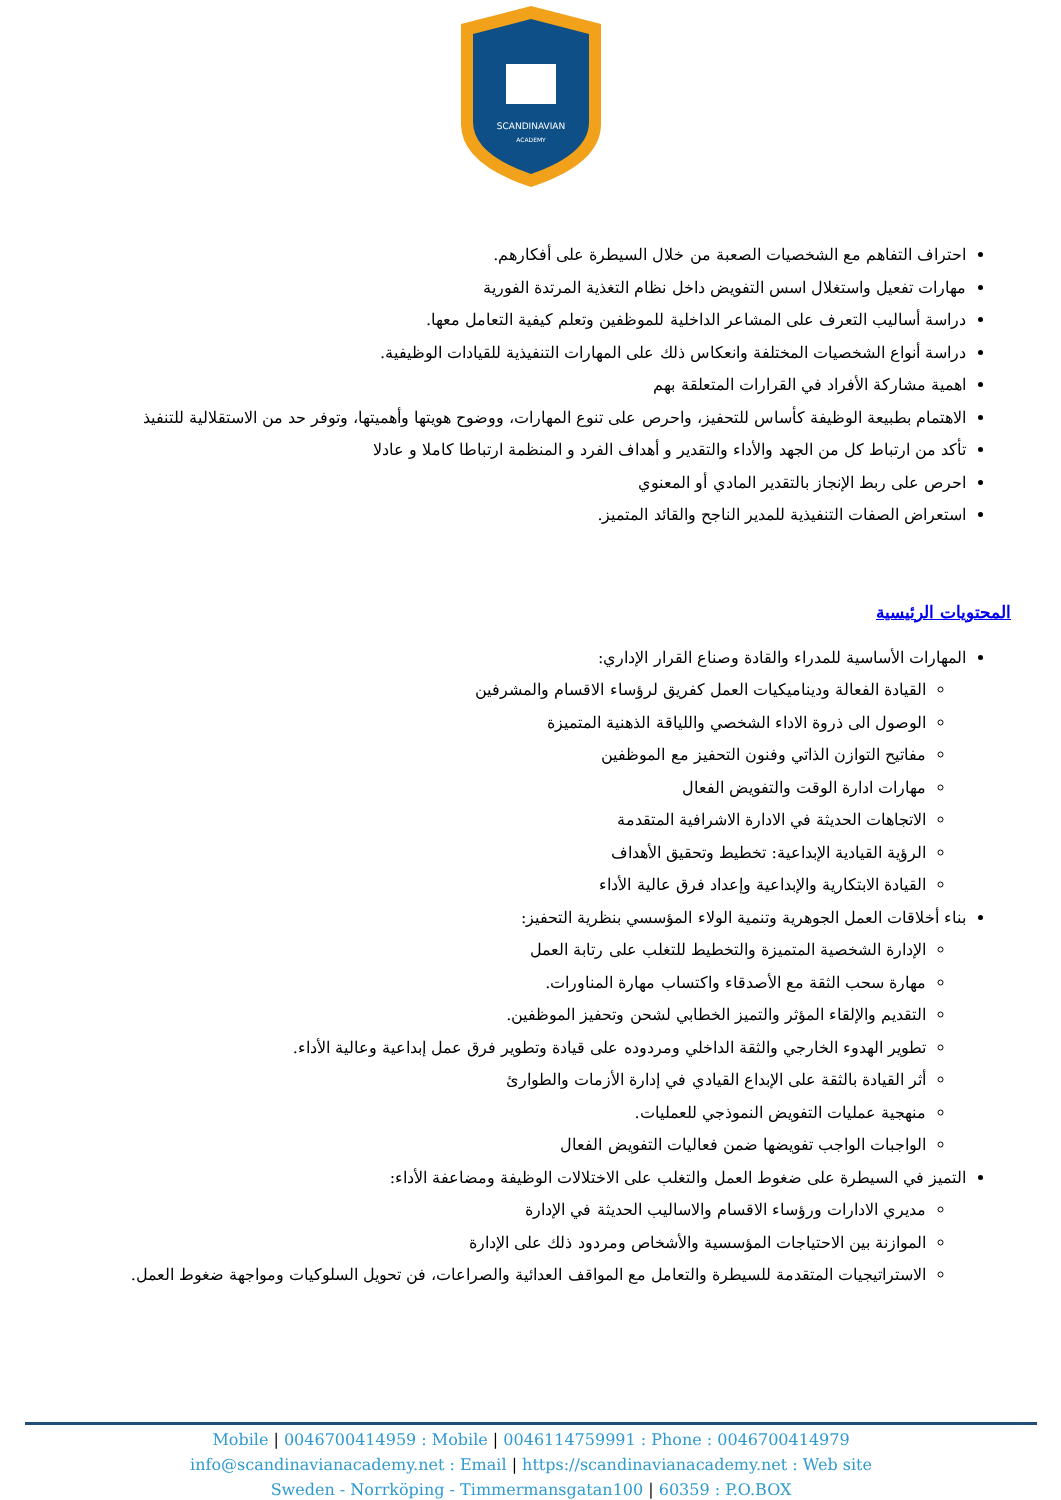SCANDINAVIAN
ACADEMY
احتراف التفاهم مع الشخصيات الصعبة من خلال السيطرة على أفكارهم.
مهارات تفعيل واستغلال اسس التفويض داخل نظام التغذية المرتدة الفورية
دراسة أساليب التعرف على المشاعر الداخلية للموظفين وتعلم كيفية التعامل معها.
دراسة أنواع الشخصيات المختلفة وانعكاس ذلك على المهارات التنفيذية للقيادات الوظيفية.
اهمية مشاركة الأفراد في القرارات المتعلقة بهم
الاهتمام بطبيعة الوظيفة كأساس للتحفيز، واحرص على تنوع المهارات، ووضوح هويتها وأهميتها، وتوفر حد من الاستقلالية للتنفيذ
تأكد من ارتباط كل من الجهد والأداء والتقدير و أهداف الفرد و المنظمة ارتباطا كاملا و عادلا
احرص على ربط الإنجاز بالتقدير المادي أو المعنوي
استعراض الصفات التنفيذية للمدير الناجح والقائد المتميز.
المحتويات الرئيسية
المهارات الأساسية للمدراء والقادة وصناع القرار الإداري:
القيادة الفعالة وديناميكيات العمل كفريق لرؤساء الاقسام والمشرفين
الوصول الى ذروة الاداء الشخصي واللياقة الذهنية المتميزة
مفاتيح التوازن الذاتي وفنون التحفيز مع الموظفين
مهارات ادارة الوقت والتفويض الفعال
الاتجاهات الحديثة في الادارة الاشرافية المتقدمة
الرؤية القيادية الإبداعية: تخطيط وتحقيق الأهداف
القيادة الابتكارية والإبداعية وإعداد فرق عالية الأداء
بناء أخلاقات العمل الجوهرية وتنمية الولاء المؤسسي بنظرية التحفيز:
الإدارة الشخصية المتميزة والتخطيط للتغلب على رتابة العمل
مهارة سحب الثقة مع الأصدقاء واكتساب مهارة المناورات.
التقديم والإلقاء المؤثر والتميز الخطابي لشحن وتحفيز الموظفين.
تطوير الهدوء الخارجي والثقة الداخلي ومردوده على قيادة وتطوير فرق عمل إبداعية وعالية الأداء.
أثر القيادة بالثقة على الإبداع القيادي في إدارة الأزمات والطوارئ
منهجية عمليات التفويض النموذجي للعمليات.
الواجبات الواجب تفويضها ضمن فعاليات التفويض الفعال
التميز في السيطرة على ضغوط العمل والتغلب على الاختلالات الوظيفة ومضاعفة الأداء:
مديري الادارات ورؤساء الاقسام والاساليب الحديثة في الإدارة
الموازنة بين الاحتياجات المؤسسية والأشخاص ومردود ذلك على الإدارة
الاستراتيجيات المتقدمة للسيطرة والتعامل مع المواقف العدائية والصراعات، فن تحويل السلوكيات ومواجهة ضغوط العمل.
Mobile | 0046700414959 : Mobile | 0046114759991 : Phone : 0046700414979
info@scandinavianacademy.net : Email | https://scandinavianacademy.net : Web site
Sweden - Norrköping - Timmermansgatan100 | 60359 : P.O.BOX